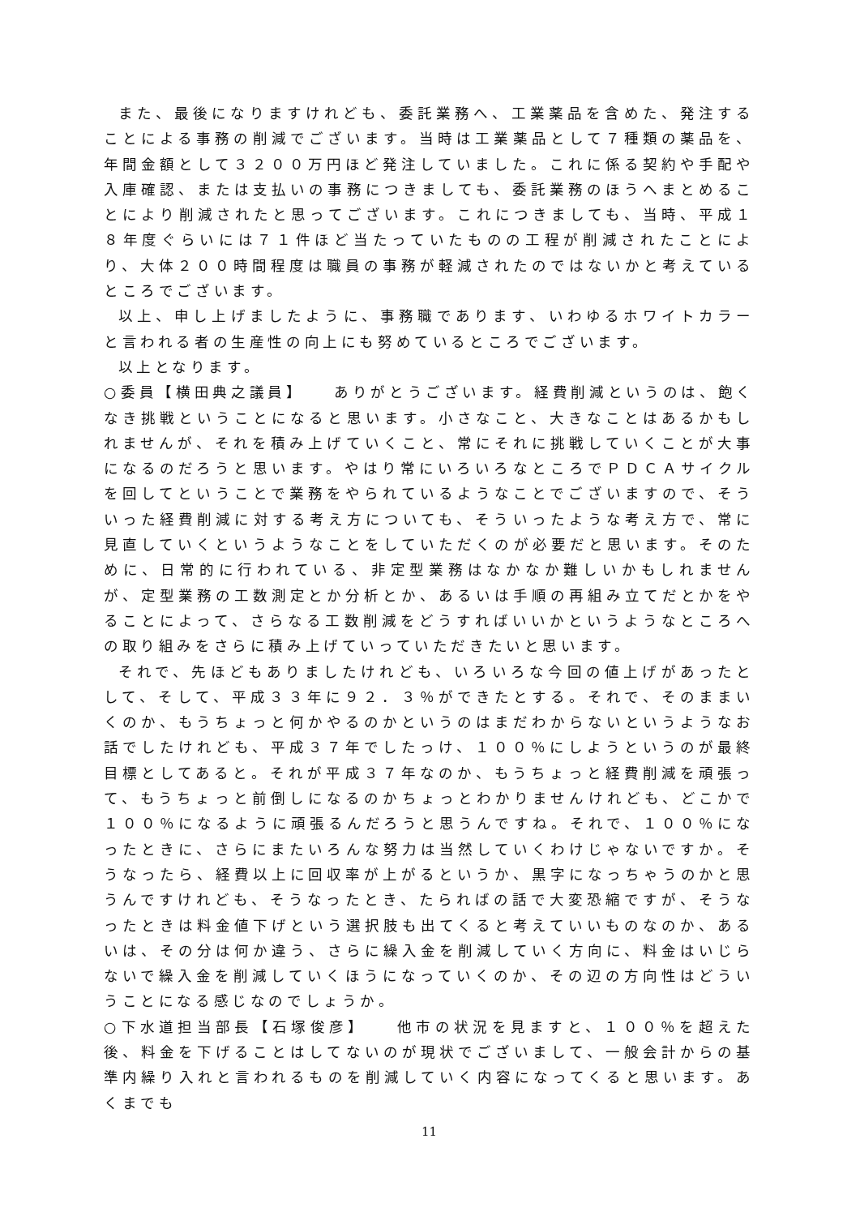また、最後になりますけれども、委託業務へ、工業薬品を含めた、発注することによる事務の削減でございます。当時は工業薬品として７種類の薬品を、年間金額として３２００万円ほど発注していました。これに係る契約や手配や入庫確認、または支払いの事務につきましても、委託業務のほうへまとめることにより削減されたと思ってございます。これにつきましても、当時、平成１８年度ぐらいには７１件ほど当たっていたものの工程が削減されたことにより、大体２００時間程度は職員の事務が軽減されたのではないかと考えているところでございます。
以上、申し上げましたように、事務職であります、いわゆるホワイトカラーと言われる者の生産性の向上にも努めているところでございます。
以上となります。
○委員【横田典之議員】　　ありがとうございます。経費削減というのは、飽くなき挑戦ということになると思います。小さなこと、大きなことはあるかもしれませんが、それを積み上げていくこと、常にそれに挑戦していくことが大事になるのだろうと思います。やはり常にいろいろなところでＰＤＣＡサイクルを回してということで業務をやられているようなことでございますので、そういった経費削減に対する考え方についても、そういったような考え方で、常に見直していくというようなことをしていただくのが必要だと思います。そのために、日常的に行われている、非定型業務はなかなか難しいかもしれませんが、定型業務の工数測定とか分析とか、あるいは手順の再組み立てだとかをやることによって、さらなる工数削減をどうすればいいかというようなところへの取り組みをさらに積み上げていっていただきたいと思います。
それで、先ほどもありましたけれども、いろいろな今回の値上げがあったとして、そして、平成３３年に９２．３％ができたとする。それで、そのままいくのか、もうちょっと何かやるのかというのはまだわからないというようなお話でしたけれども、平成３７年でしたっけ、１００％にしようというのが最終目標としてあると。それが平成３７年なのか、もうちょっと経費削減を頑張って、もうちょっと前倒しになるのかちょっとわかりませんけれども、どこかで１００％になるように頑張るんだろうと思うんですね。それで、１００％になったときに、さらにまたいろんな努力は当然していくわけじゃないですか。そうなったら、経費以上に回収率が上がるというか、黒字になっちゃうのかと思うんですけれども、そうなったとき、たらればの話で大変恐縮ですが、そうなったときは料金値下げという選択肢も出てくると考えていいものなのか、あるいは、その分は何か違う、さらに繰入金を削減していく方向に、料金はいじらないで繰入金を削減していくほうになっていくのか、その辺の方向性はどういうことになる感じなのでしょうか。
○下水道担当部長【石塚俊彦】　　他市の状況を見ますと、１００％を超えた後、料金を下げることはしてないのが現状でございまして、一般会計からの基準内繰り入れと言われるものを削減していく内容になってくると思います。あくまでも
11